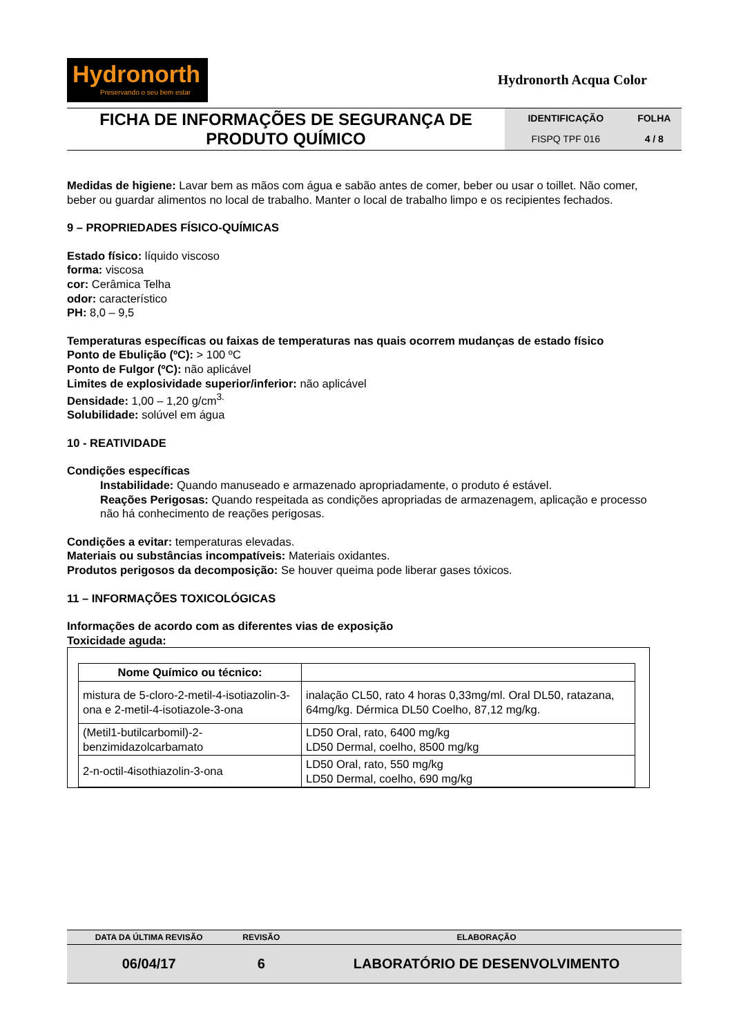Hydronorth
Preservando o seu bem estar
Hydronorth Acqua Color
| FICHA DE INFORMAÇÕES DE SEGURANÇA DE PRODUTO QUÍMICO | IDENTIFICAÇÃO | FOLHA |
| | FISPQ TPF 016 | 4 / 8 |
Medidas de higiene: Lavar bem as mãos com água e sabão antes de comer, beber ou usar o toillet. Não comer, beber ou guardar alimentos no local de trabalho. Manter o local de trabalho limpo e os recipientes fechados.
9 – PROPRIEDADES FÍSICO-QUÍMICAS
Estado físico: líquido viscoso
forma: viscosa
cor: Cerâmica Telha
odor: característico
PH: 8,0 – 9,5
Temperaturas específicas ou faixas de temperaturas nas quais ocorrem mudanças de estado físico
Ponto de Ebulição (ºC): > 100 ºC
Ponto de Fulgor (ºC): não aplicável
Limites de explosividade superior/inferior: não aplicável
Densidade: 1,00 – 1,20 g/cm<sup>3.</sup>
Solubilidade: solúvel em água
10 - REATIVIDADE
Condições específicas
Instabilidade: Quando manuseado e armazenado apropriadamente, o produto é estável.
Reações Perigosas: Quando respeitada as condições apropriadas de armazenagem, aplicação e processo não há conhecimento de reações perigosas.
Condições a evitar: temperaturas elevadas.
Materiais ou substâncias incompatíveis: Materiais oxidantes.
Produtos perigosos da decomposição: Se houver queima pode liberar gases tóxicos.
11 – INFORMAÇÕES TOXICOLÓGICAS
Informações de acordo com as diferentes vias de exposição
Toxicidade aguda:
| Nome Químico ou técnico: | |
| --- | --- |
| mistura de 5-cloro-2-metil-4-isotiazolin-3-ona e 2-metil-4-isotiazole-3-ona | inalação CL50, rato 4 horas 0,33mg/ml. Oral DL50, ratazana, 64mg/kg. Dérmica DL50 Coelho, 87,12 mg/kg. |
| (Metil1-butilcarbomil)-2-benzimidazolcarbamato | LD50 Oral, rato, 6400 mg/kg LD50 Dermal, coelho, 8500 mg/kg |
| 2-n-octil-4isothiazolin-3-ona | LD50 Oral, rato, 550 mg/kg LD50 Dermal, coelho, 690 mg/kg |
| DATA DA ÚLTIMA REVISÃO | REVISÃO | ELABORAÇÃO |
| --- | --- | --- |
| 06/04/17 | 6 | LABORATÓRIO DE DESENVOLVIMENTO |